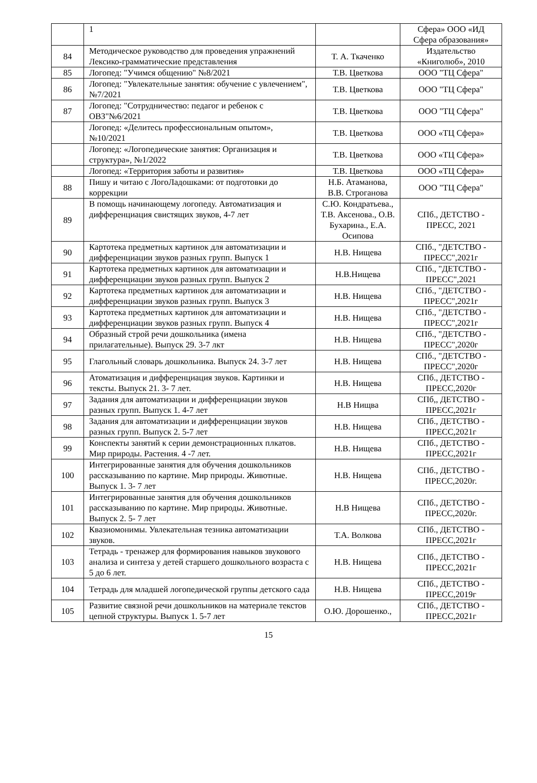| | 1 | | Сфера» ООО «ИД Сфера образования» |
| 84 | Методическое руководство для проведения упражнений Лексико-грамматические представления | Т. А. Ткаченко | Издательство «Книголюб», 2010 |
| 85 | Логопед: "Учимся общению" №8/2021 | Т.В. Цветкова | ООО "ТЦ Сфера" |
| 86 | Логопед: "Увлекательные занятия: обучение с увлечением", №7/2021 | Т.В. Цветкова | ООО "ТЦ Сфера" |
| 87 | Логопед: "Сотрудничество: педагог и ребенок с ОВЗ"№6/2021 | Т.В. Цветкова | ООО "ТЦ Сфера" |
| | Логопед: «Делитесь профессиональным опытом», №10/2021 | Т.В. Цветкова | ООО «ТЦ Сфера» |
| | Логопед: «Логопедические занятия: Организация и структура», №1/2022 | Т.В. Цветкова | ООО «ТЦ Сфера» |
| | Логопед: «Территория заботы и развития» | Т.В. Цветкова | ООО «ТЦ Сфера» |
| 88 | Пишу и читаю с ЛогоЛадошками: от подготовки до коррекции | Н.Б. Атаманова, В.В. Строганова | ООО "ТЦ Сфера" |
| 89 | В помощь начинающему логопеду. Автоматизация и дифференциация свистящих звуков, 4-7 лет | С.Ю. Кондратьева., Т.В. Аксенова., О.В. Бухарина., Е.А. Осипова | СПб., ДЕТСТВО - ПРЕСС, 2021 |
| 90 | Картотека предметных картинок для автоматизации и дифференциации звуков разных групп. Выпуск 1 | Н.В. Нищева | СПб., "ДЕТСТВО - ПРЕСС",2021г |
| 91 | Картотека предметных картинок для автоматизации и дифференциации звуков разных групп. Выпуск 2 | Н.В.Нищева | СПб., "ДЕТСТВО - ПРЕСС",2021 |
| 92 | Картотека предметных картинок для автоматизации и дифференциации звуков разных групп. Выпуск 3 | Н.В. Нищева | СПб., "ДЕТСТВО - ПРЕСС",2021г |
| 93 | Картотека предметных картинок для автоматизации и дифференциации звуков разных групп. Выпуск 4 | Н.В. Нищева | СПб., "ДЕТСТВО - ПРЕСС",2021г |
| 94 | Образный строй речи дошкольника (имена прилагательные). Выпуск 29. 3-7 лкт | Н.В. Нищева | СПб., "ДЕТСТВО - ПРЕСС",2020г |
| 95 | Глагольный словарь дошкольника. Выпуск 24. 3-7 лет | Н.В. Нищева | СПб., "ДЕТСТВО - ПРЕСС",2020г |
| 96 | Атоматизация и дифференциация звуков. Картинки и тексты. Выпуск 21. 3- 7 лет. | Н.В. Нищева | СПб., ДЕТСТВО - ПРЕСС,2020г |
| 97 | Задания для автоматизации и дифференциации звуков разных групп. Выпуск 1. 4-7 лет | Н.В Нищва | СПб,, ДЕТСТВО - ПРЕСС,2021г |
| 98 | Задания для автоматизации и дифференциации звуков разных групп. Выпуск 2. 5-7 лет | Н.В. Нищева | СПб., ДЕТСТВО - ПРЕСС,2021г |
| 99 | Конспекты занятий к серии демонстрационных плкатов. Мир природы. Растения. 4 -7 лет. | Н.В. Нищева | СПб., ДЕТСТВО - ПРЕСС,2021г |
| 100 | Интегрированные занятия для обучения дошкольников рассказыванию по картине. Мир природы. Животные. Выпуск 1. 3- 7 лет | Н.В. Нищева | СПб., ДЕТСТВО - ПРЕСС,2020г. |
| 101 | Интегрированные занятия для обучения дошкольников рассказыванию по картине. Мир природы. Животные. Выпуск 2. 5- 7 лет | Н.В Нищева | СПб., ДЕТСТВО - ПРЕСС,2020г. |
| 102 | Квазиомонимы. Увлекательная тезника автоматизации звуков. | Т.А. Волкова | СПб., ДЕТСТВО - ПРЕСС,2021г |
| 103 | Тетрадь - тренажер для формирования навыков звукового анализа и синтеза у детей старшего дошкольного возраста с 5 до 6 лет. | Н.В. Нищева | СПб., ДЕТСТВО - ПРЕСС,2021г |
| 104 | Тетрадь для младшей логопедической группы детского сада | Н.В. Нищева | СПб., ДЕТСТВО - ПРЕСС,2019г |
| 105 | Развитие связной речи дошкольников на материале текстов цепной структуры. Выпуск 1. 5-7 лет | О.Ю. Дорошенко., | СПб., ДЕТСТВО - ПРЕСС,2021г |
15